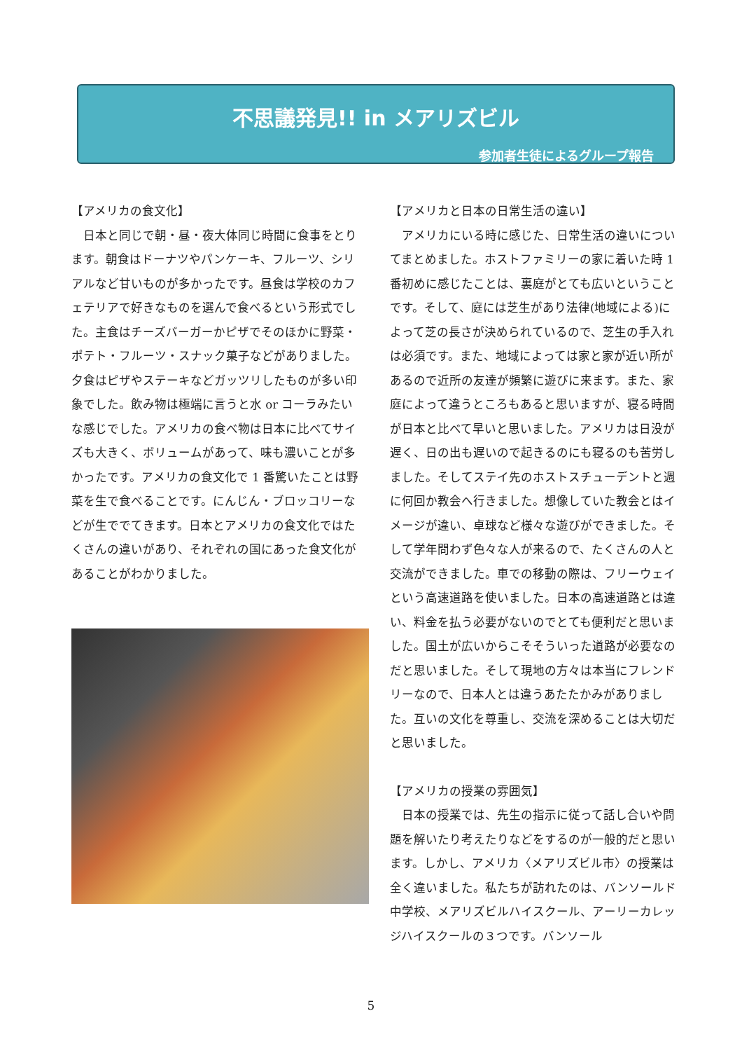不思議発見!! in メアリズビル
参加者生徒によるグループ報告
【アメリカの食文化】
日本と同じで朝・昼・夜大体同じ時間に食事をとります。朝食はドーナツやパンケーキ、フルーツ、シリアルなど甘いものが多かったです。昼食は学校のカフェテリアで好きなものを選んで食べるという形式でした。主食はチーズバーガーかピザでそのほかに野菜・ポテト・フルーツ・スナック菓子などがありました。夕食はピザやステーキなどガッツリしたものが多い印象でした。飲み物は極端に言うと水 or コーラみたいな感じでした。アメリカの食べ物は日本に比べてサイズも大きく、ボリュームがあって、味も濃いことが多かったです。アメリカの食文化で 1 番驚いたことは野菜を生で食べることです。にんじん・ブロッコリーなどが生ででてきます。日本とアメリカの食文化ではたくさんの違いがあり、それぞれの国にあった食文化があることがわかりました。
【アメリカと日本の日常生活の違い】
アメリカにいる時に感じた、日常生活の違いについてまとめました。ホストファミリーの家に着いた時 1 番初めに感じたことは、裏庭がとても広いということです。そして、庭には芝生があり法律(地域による)によって芝の長さが決められているので、芝生の手入れは必須です。また、地域によっては家と家が近い所があるので近所の友達が頻繁に遊びに来ます。また、家庭によって違うところもあると思いますが、寝る時間が日本と比べて早いと思いました。アメリカは日没が遅く、日の出も遅いので起きるのにも寝るのも苦労しました。そしてステイ先のホストスチューデントと週に何回か教会へ行きました。想像していた教会とはイメージが違い、卓球など様々な遊びができました。そして学年問わず色々な人が来るので、たくさんの人と交流ができました。車での移動の際は、フリーウェイという高速道路を使いました。日本の高速道路とは違い、料金を払う必要がないのでとても便利だと思いました。国土が広いからこそそういった道路が必要なのだと思いました。そして現地の方々は本当にフレンドリーなので、日本人とは違うあたたかみがありました。互いの文化を尊重し、交流を深めることは大切だと思いました。
【アメリカの授業の雰囲気】
日本の授業では、先生の指示に従って話し合いや問題を解いたり考えたりなどをするのが一般的だと思います。しかし、アメリカ〈メアリズビル市〉の授業は全く違いました。私たちが訪れたのは、バンソールド中学校、メアリズビルハイスクール、アーリーカレッジハイスクールの３つです。バンソール
5